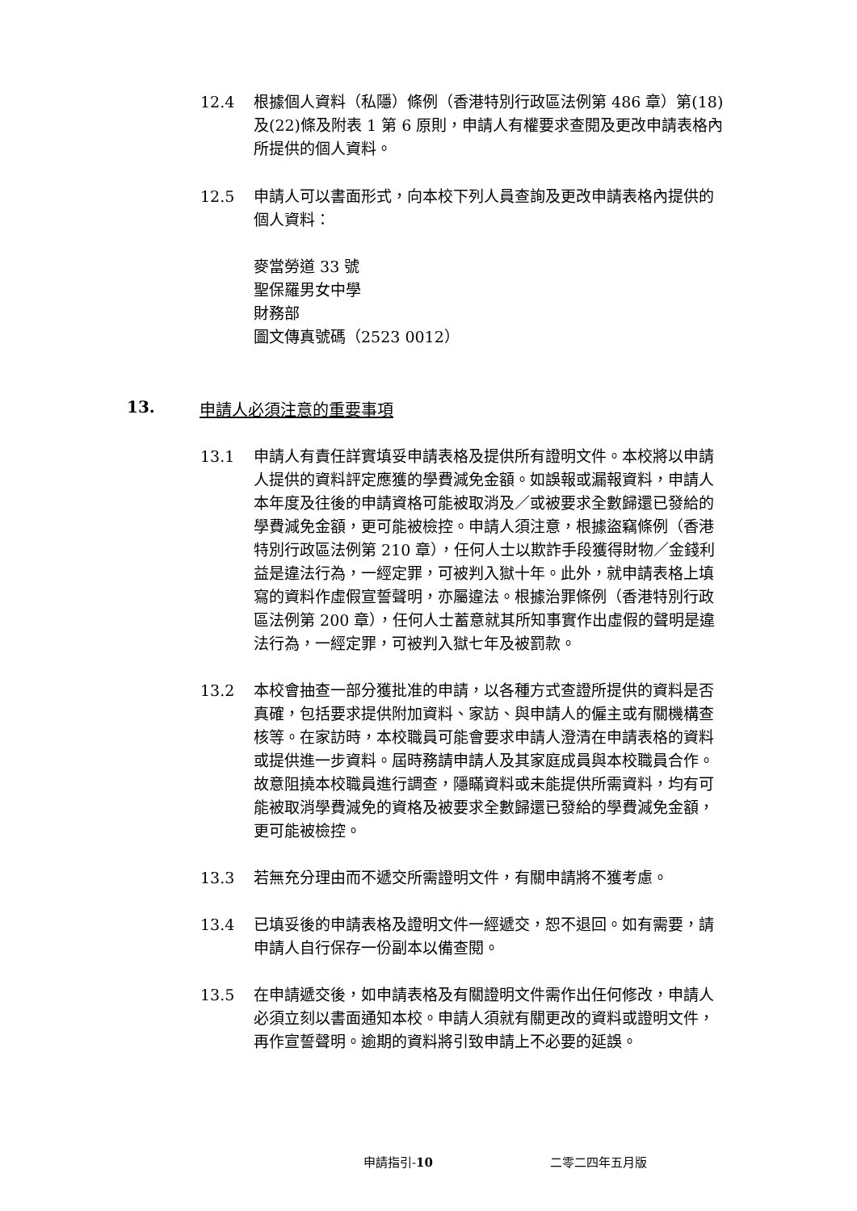12.4 根據個人資料（私隱）條例（香港特別行政區法例第 486 章）第(18)及(22)條及附表 1 第 6 原則，申請人有權要求查閱及更改申請表格內所提供的個人資料。
12.5 申請人可以書面形式，向本校下列人員查詢及更改申請表格內提供的個人資料：
麥當勞道 33 號
聖保羅男女中學
財務部
圖文傳真號碼（2523 0012）
13. 申請人必須注意的重要事項
13.1 申請人有責任詳實填妥申請表格及提供所有證明文件。本校將以申請人提供的資料評定應獲的學費減免金額。如誤報或漏報資料，申請人本年度及往後的申請資格可能被取消及／或被要求全數歸還已發給的學費減免金額，更可能被檢控。申請人須注意，根據盜竊條例（香港特別行政區法例第 210 章），任何人士以欺詐手段獲得財物／金錢利益是違法行為，一經定罪，可被判入獄十年。此外，就申請表格上填寫的資料作虛假宣誓聲明，亦屬違法。根據治罪條例（香港特別行政區法例第 200 章），任何人士蓄意就其所知事實作出虛假的聲明是違法行為，一經定罪，可被判入獄七年及被罰款。
13.2 本校會抽查一部分獲批准的申請，以各種方式查證所提供的資料是否真確，包括要求提供附加資料、家訪、與申請人的僱主或有關機構查核等。在家訪時，本校職員可能會要求申請人澄清在申請表格的資料或提供進一步資料。屆時務請申請人及其家庭成員與本校職員合作。故意阻撓本校職員進行調查，隱瞞資料或未能提供所需資料，均有可能被取消學費減免的資格及被要求全數歸還已發給的學費減免金額，更可能被檢控。
13.3 若無充分理由而不遞交所需證明文件，有關申請將不獲考慮。
13.4 已填妥後的申請表格及證明文件一經遞交，恕不退回。如有需要，請申請人自行保存一份副本以備查閱。
13.5 在申請遞交後，如申請表格及有關證明文件需作出任何修改，申請人必須立刻以書面通知本校。申請人須就有關更改的資料或證明文件，再作宣誓聲明。逾期的資料將引致申請上不必要的延誤。
申請指引-10 二零二四年五月版